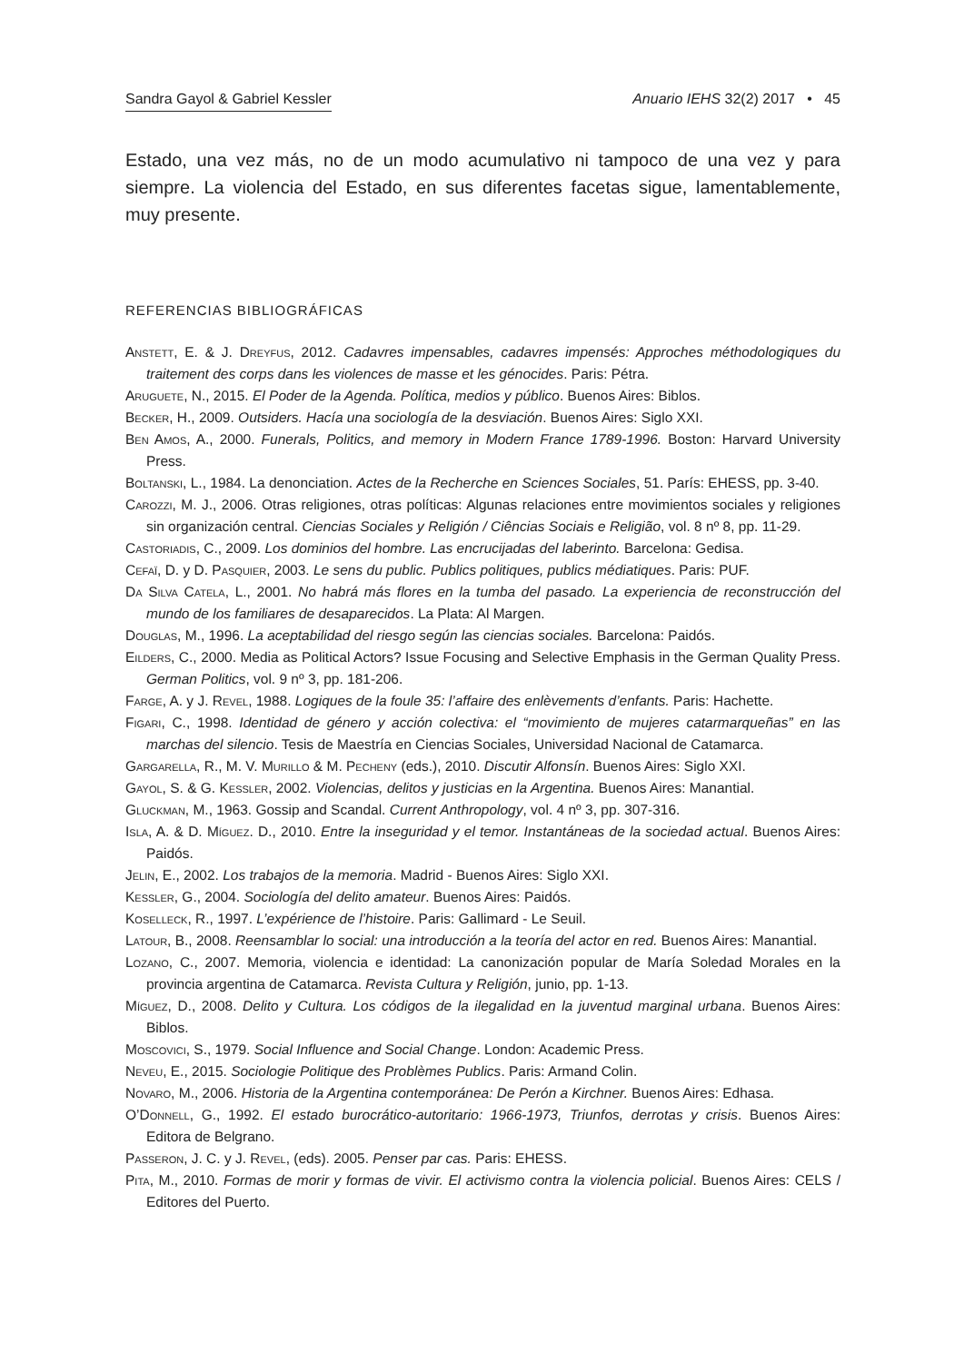Sandra Gayol & Gabriel Kessler Anuario IEHS 32(2) 2017 • 45
Estado, una vez más, no de un modo acumulativo ni tampoco de una vez y para siempre. La violencia del Estado, en sus diferentes facetas sigue, lamentablemente, muy presente.
REFERENCIAS BIBLIOGRÁFICAS
Anstett, E. & J. Dreyfus, 2012. Cadavres impensables, cadavres impensés: Approches méthodologiques du traitement des corps dans les violences de masse et les génocides. Paris: Pétra.
Aruguete, N., 2015. El Poder de la Agenda. Política, medios y público. Buenos Aires: Biblos.
Becker, H., 2009. Outsiders. Hacía una sociología de la desviación. Buenos Aires: Siglo XXI.
Ben Amos, A., 2000. Funerals, Politics, and memory in Modern France 1789-1996. Boston: Harvard University Press.
Boltanski, L., 1984. La denonciation. Actes de la Recherche en Sciences Sociales, 51. París: EHESS, pp. 3-40.
Carozzi, M. J., 2006. Otras religiones, otras políticas: Algunas relaciones entre movimientos sociales y religiones sin organización central. Ciencias Sociales y Religión / Ciências Sociais e Religião, vol. 8 nº 8, pp. 11-29.
Castoriadis, C., 2009. Los dominios del hombre. Las encrucijadas del laberinto. Barcelona: Gedisa.
Cefaï, D. y D. Pasquier, 2003. Le sens du public. Publics politiques, publics médiatiques. Paris: PUF.
Da Silva Catela, L., 2001. No habrá más flores en la tumba del pasado. La experiencia de reconstrucción del mundo de los familiares de desaparecidos. La Plata: Al Margen.
Douglas, M., 1996. La aceptabilidad del riesgo según las ciencias sociales. Barcelona: Paidós.
Eilders, C., 2000. Media as Political Actors? Issue Focusing and Selective Emphasis in the German Quality Press. German Politics, vol. 9 nº 3, pp. 181-206.
Farge, A. y J. Revel, 1988. Logiques de la foule 35: l’affaire des enlèvements d’enfants. Paris: Hachette.
Figari, C., 1998. Identidad de género y acción colectiva: el “movimiento de mujeres catarmarqueñas” en las marchas del silencio. Tesis de Maestría en Ciencias Sociales, Universidad Nacional de Catamarca.
Gargarella, R., M. V. Murillo & M. Pecheny (eds.), 2010. Discutir Alfonsín. Buenos Aires: Siglo XXI.
Gayol, S. & G. Kessler, 2002. Violencias, delitos y justicias en la Argentina. Buenos Aires: Manantial.
Gluckman, M., 1963. Gossip and Scandal. Current Anthropology, vol. 4 nº 3, pp. 307-316.
Isla, A. & D. Míguez. D., 2010. Entre la inseguridad y el temor. Instantáneas de la sociedad actual. Buenos Aires: Paidós.
Jelin, E., 2002. Los trabajos de la memoria. Madrid - Buenos Aires: Siglo XXI.
Kessler, G., 2004. Sociología del delito amateur. Buenos Aires: Paidós.
Koselleck, R., 1997. L’expérience de l’histoire. Paris: Gallimard - Le Seuil.
Latour, B., 2008. Reensamblar lo social: una introducción a la teoría del actor en red. Buenos Aires: Manantial.
Lozano, C., 2007. Memoria, violencia e identidad: La canonización popular de María Soledad Morales en la provincia argentina de Catamarca. Revista Cultura y Religión, junio, pp. 1-13.
Míguez, D., 2008. Delito y Cultura. Los códigos de la ilegalidad en la juventud marginal urbana. Buenos Aires: Biblos.
Moscovici, S., 1979. Social Influence and Social Change. London: Academic Press.
Neveu, E., 2015. Sociologie Politique des Problèmes Publics. Paris: Armand Colin.
Novaro, M., 2006. Historia de la Argentina contemporánea: De Perón a Kirchner. Buenos Aires: Edhasa.
O’Donnell, G., 1992. El estado burocrático-autoritario: 1966-1973, Triunfos, derrotas y crisis. Buenos Aires: Editora de Belgrano.
Passeron, J. C. y J. Revel, (eds). 2005. Penser par cas. Paris: EHESS.
Pita, M., 2010. Formas de morir y formas de vivir. El activismo contra la violencia policial. Buenos Aires: CELS / Editores del Puerto.